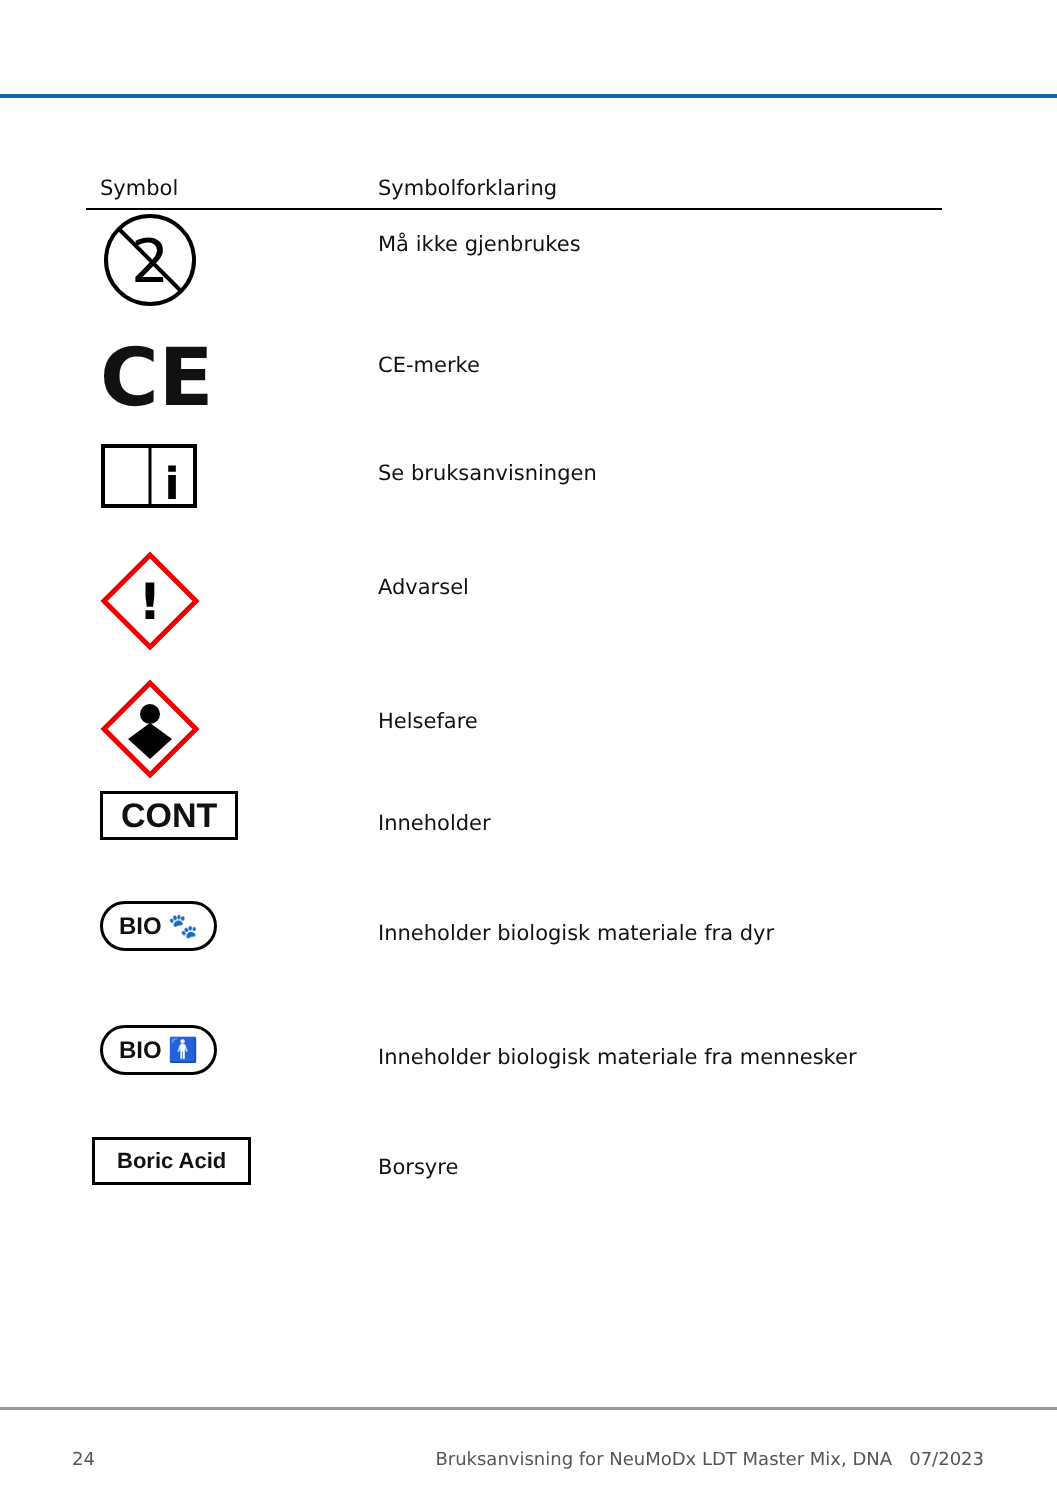| Symbol | Symbolforklaring |
| --- | --- |
| 2 | Må ikke gjenbrukes |
| CE | CE-merke |
| i | Se bruksanvisningen |
| ! | Advarsel |
| | Helsefare |
| CONT | Inneholder |
| BIO 🐾 | Inneholder biologisk materiale fra dyr |
| BIO 🚹 | Inneholder biologisk materiale fra mennesker |
| Boric Acid | Borsyre |
24 Bruksanvisning for NeuMoDx LDT Master Mix, DNA 07/2023